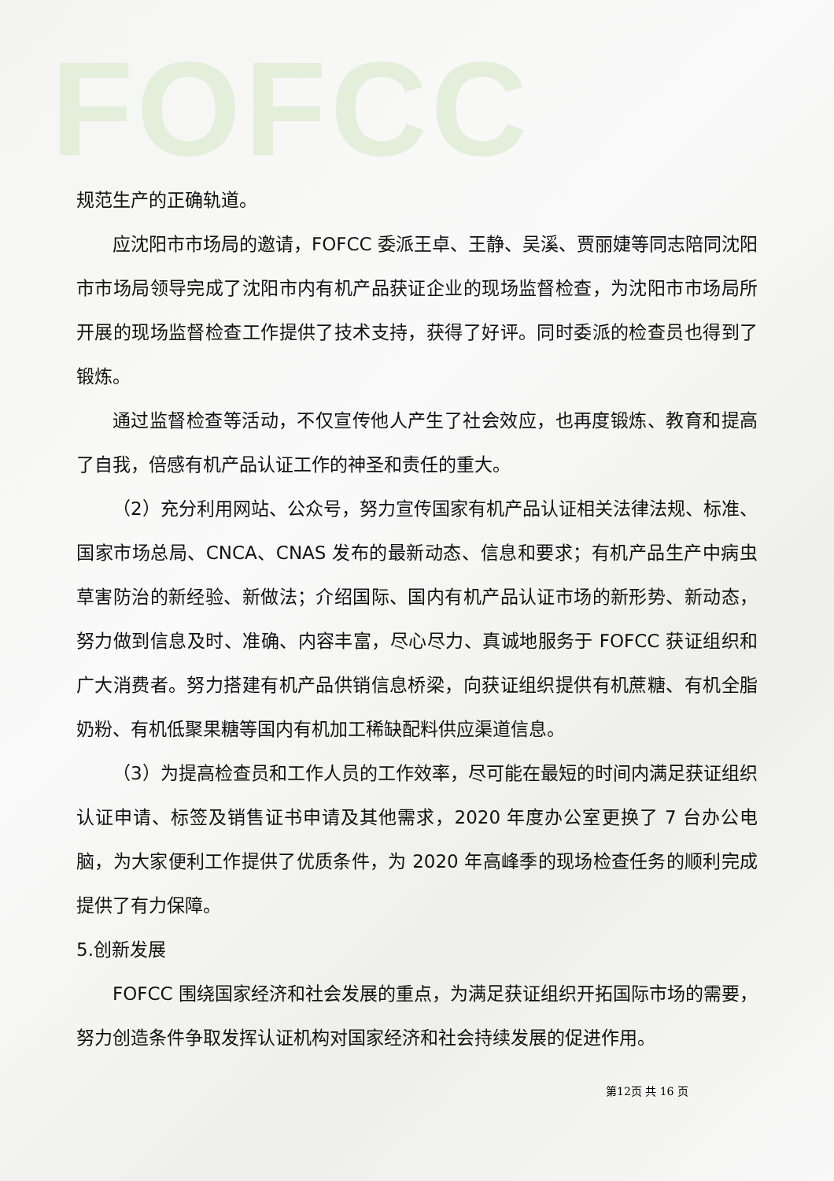FOFCC
规范生产的正确轨道。
应沈阳市市场局的邀请，FOFCC 委派王卓、王静、吴溪、贾丽婕等同志陪同沈阳市市场局领导完成了沈阳市内有机产品获证企业的现场监督检查，为沈阳市市场局所开展的现场监督检查工作提供了技术支持，获得了好评。同时委派的检查员也得到了锻炼。
通过监督检查等活动，不仅宣传他人产生了社会效应，也再度锻炼、教育和提高了自我，倍感有机产品认证工作的神圣和责任的重大。
（2）充分利用网站、公众号，努力宣传国家有机产品认证相关法律法规、标准、国家市场总局、CNCA、CNAS 发布的最新动态、信息和要求；有机产品生产中病虫草害防治的新经验、新做法；介绍国际、国内有机产品认证市场的新形势、新动态，努力做到信息及时、准确、内容丰富，尽心尽力、真诚地服务于 FOFCC 获证组织和广大消费者。努力搭建有机产品供销信息桥梁，向获证组织提供有机蔗糖、有机全脂奶粉、有机低聚果糖等国内有机加工稀缺配料供应渠道信息。
（3）为提高检查员和工作人员的工作效率，尽可能在最短的时间内满足获证组织认证申请、标签及销售证书申请及其他需求，2020 年度办公室更换了 7 台办公电脑，为大家便利工作提供了优质条件，为 2020 年高峰季的现场检查任务的顺利完成提供了有力保障。
5.创新发展
FOFCC 围绕国家经济和社会发展的重点，为满足获证组织开拓国际市场的需要，努力创造条件争取发挥认证机构对国家经济和社会持续发展的促进作用。
第12页 共 16 页